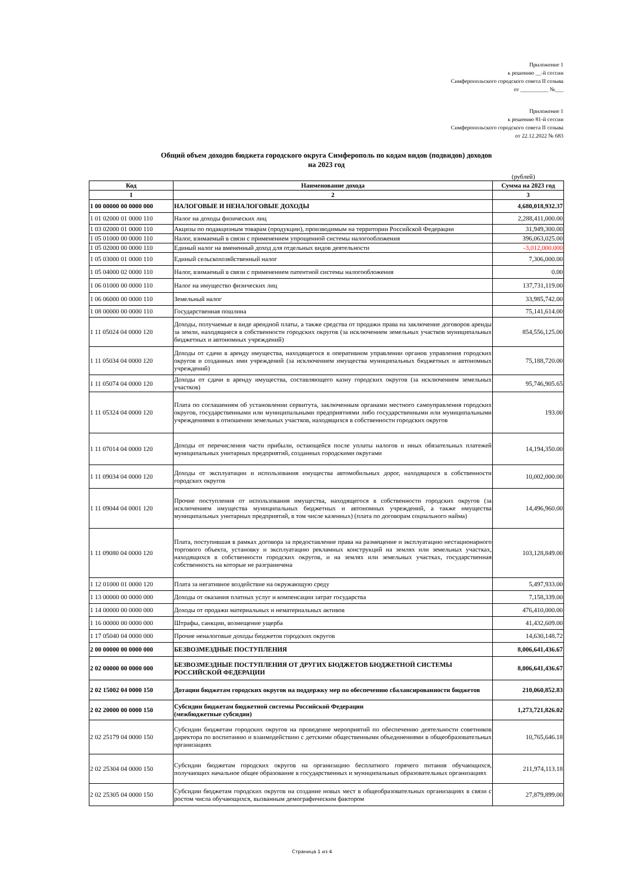Приложение 1
к решению __-й сессии
Симферопольского городского совета II созыва
от __________ №___
Приложение 1
к решению 81-й сессии
Симферопольского городского совета II созыва
от 22.12.2022 № 683
Общий объем доходов бюджета городского округа Симферополь по кодам видов (подвидов) доходов
на 2023 год
(рублей)
| Код | Наименование дохода | Сумма на 2023 год |
| --- | --- | --- |
| 1 | 2 | 3 |
| 1 00 00000 00 0000 000 | НАЛОГОВЫЕ И НЕНАЛОГОВЫЕ ДОХОДЫ | 4,680,018,932.37 |
| 1 01 02000 01 0000 110 | Налог на доходы физических лиц | 2,288,411,000.00 |
| 1 03 02000 01 0000 110 | Акцизы по подакцизным товарам (продукции), производимым на территории Российской Федерации | 31,949,300.00 |
| 1 05 01000 00 0000 110 | Налог, взимаемый в связи с применением упрощенной системы налогообложения | 396,063,025.00 |
| 1 05 02000 00 0000 110 | Единый налог на вмененный доход для отдельных видов деятельности | -3,012,000.000 |
| 1 05 03000 01 0000 110 | Единый сельскохозяйственный налог | 7,306,000.00 |
| 1 05 04000 02 0000 110 | Налог, взимаемый в связи с применением патентной системы налогообложения | 0.00 |
| 1 06 01000 00 0000 110 | Налог на имущество физических лиц | 137,731,119.00 |
| 1 06 06000 00 0000 110 | Земельный налог | 33,985,742.00 |
| 1 08 00000 00 0000 110 | Государственная пошлина | 75,141,614.00 |
| 1 11 05024 04 0000 120 | Доходы, получаемые в виде арендной платы, а также средства от продажи права на заключение договоров аренды за земли, находящиеся в собственности городских округов (за исключением земельных участков муниципальных бюджетных и автономных учреждений) | 854,556,125.00 |
| 1 11 05034 04 0000 120 | Доходы от сдачи в аренду имущества, находящегося в оперативном управлении органов управления городских округов и созданных ими учреждений (за исключением имущества муниципальных бюджетных и автономных учреждений) | 75,188,720.00 |
| 1 11 05074 04 0000 120 | Доходы от сдачи в аренду имущества, составляющего казну городских округов (за исключением земельных участков) | 95,746,905.65 |
| 1 11 05324 04 0000 120 | Плата по соглашениям об установлении сервитута, заключенным органами местного самоуправления городских округов, государственными или муниципальными предприятиями либо государственными или муниципальными учреждениями в отношении земельных участков, находящихся в собственности городских округов | 193.00 |
| 1 11 07014 04 0000 120 | Доходы от перечисления части прибыли, остающейся после уплаты налогов и иных обязательных платежей муниципальных унитарных предприятий, созданных городскими округами | 14,194,350.00 |
| 1 11 09034 04 0000 120 | Доходы от эксплуатации и использования имущества автомобильных дорог, находящихся в собственности городских округов | 10,002,000.00 |
| 1 11 09044 04 0001 120 | Прочие поступления от использования имущества, находящегося в собственности городских округов (за исключением имущества муниципальных бюджетных и автономных учреждений, а также имущества муниципальных унитарных предприятий, в том числе казенных) (плата по договорам социального найма) | 14,496,960.00 |
| 1 11 09080 04 0000 120 | Плата, поступившая в рамках договора за предоставление права на размещение и эксплуатацию нестационарного торгового объекта, установку и эксплуатацию рекламных конструкций на землях или земельных участках, находящихся в собственности городских округов, и на землях или земельных участках, государственная собственность на которые не разграничена | 103,128,849.00 |
| 1 12 01000 01 0000 120 | Плата за негативное воздействие на окружающую среду | 5,497,933.00 |
| 1 13 00000 00 0000 000 | Доходы от оказания платных услуг и компенсации затрат государства | 7,158,339.00 |
| 1 14 00000 00 0000 000 | Доходы от продажи материальных и нематериальных активов | 476,410,000.00 |
| 1 16 00000 00 0000 000 | Штрафы, санкции, возмещение ущерба | 41,432,609.00 |
| 1 17 05040 04 0000 000 | Прочие неналоговые доходы бюджетов городских округов | 14,630,148.72 |
| 2 00 00000 00 0000 000 | БЕЗВОЗМЕЗДНЫЕ ПОСТУПЛЕНИЯ | 8,006,641,436.67 |
| 2 02 00000 00 0000 000 | БЕЗВОЗМЕЗДНЫЕ ПОСТУПЛЕНИЯ ОТ ДРУГИХ БЮДЖЕТОВ БЮДЖЕТНОЙ СИСТЕМЫ РОССИЙСКОЙ ФЕДЕРАЦИИ | 8,006,641,436.67 |
| 2 02 15002 04 0000 150 | Дотации бюджетам городских округов на поддержку мер по обеспечению сбалансированности бюджетов | 210,060,852.83 |
| 2 02 20000 00 0000 150 | Субсидии бюджетам бюджетной системы Российской Федерации (межбюджетные субсидии) | 1,273,721,826.02 |
| 2 02 25179 04 0000 150 | Субсидии бюджетам городских округов на проведение мероприятий по обеспечению деятельности советников директора по воспитанию и взаимодействию с детскими общественными объединениями в общеобразовательных организациях | 10,765,646.18 |
| 2 02 25304 04 0000 150 | Субсидии бюджетам городских округов на организацию бесплатного горячего питания обучающихся, получающих начальное общее образование в государственных и муниципальных образовательных организациях | 211,974,113.18 |
| 2 02 25305 04 0000 150 | Субсидии бюджетам городских округов на создание новых мест в общеобразовательных организациях в связи с ростом числа обучающихся, вызванным демографическим фактором | 27,879,899.00 |
Страница 1 из 4